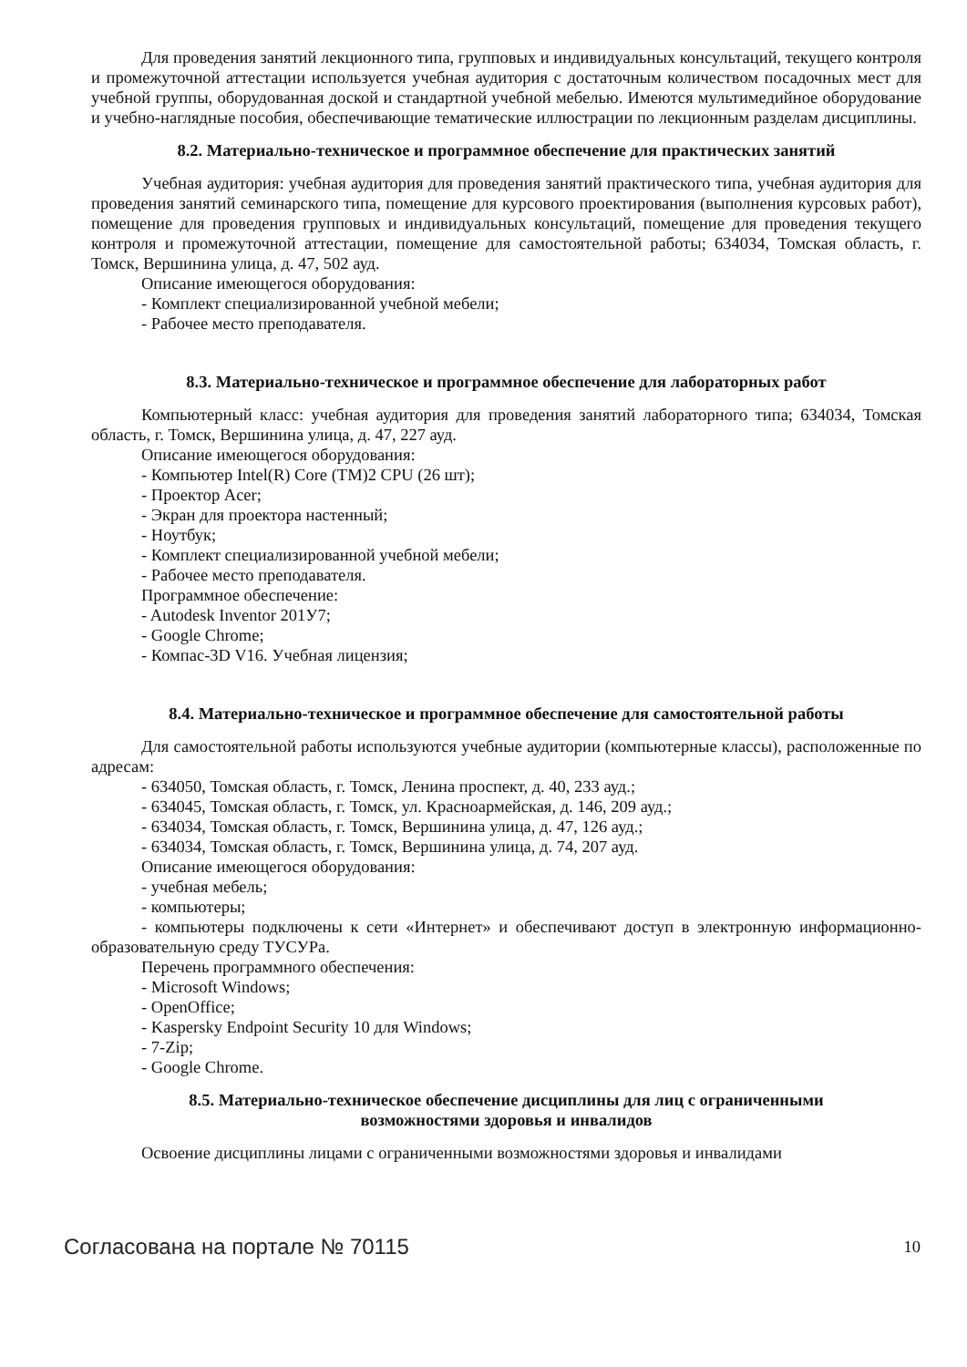Для проведения занятий лекционного типа, групповых и индивидуальных консультаций, текущего контроля и промежуточной аттестации используется учебная аудитория с достаточным количеством посадочных мест для учебной группы, оборудованная доской и стандартной учебной мебелью. Имеются мультимедийное оборудование и учебно-наглядные пособия, обеспечивающие тематические иллюстрации по лекционным разделам дисциплины.
8.2. Материально-техническое и программное обеспечение для практических занятий
Учебная аудитория: учебная аудитория для проведения занятий практического типа, учебная аудитория для проведения занятий семинарского типа, помещение для курсового проектирования (выполнения курсовых работ), помещение для проведения групповых и индивидуальных консультаций, помещение для проведения текущего контроля и промежуточной аттестации, помещение для самостоятельной работы; 634034, Томская область, г. Томск, Вершинина улица, д. 47, 502 ауд.
Описание имеющегося оборудования:
- Комплект специализированной учебной мебели;
- Рабочее место преподавателя.
8.3. Материально-техническое и программное обеспечение для лабораторных работ
Компьютерный класс: учебная аудитория для проведения занятий лабораторного типа; 634034, Томская область, г. Томск, Вершинина улица, д. 47, 227 ауд.
Описание имеющегося оборудования:
- Компьютер Intel(R) Core (TM)2 CPU (26 шт);
- Проектор Acer;
- Экран для проектора настенный;
- Ноутбук;
- Комплект специализированной учебной мебели;
- Рабочее место преподавателя.
Программное обеспечение:
- Autodesk Inventor 201У7;
- Google Chrome;
- Компас-3D V16. Учебная лицензия;
8.4. Материально-техническое и программное обеспечение для самостоятельной работы
Для самостоятельной работы используются учебные аудитории (компьютерные классы), расположенные по адресам:
- 634050, Томская область, г. Томск, Ленина проспект, д. 40, 233 ауд.;
- 634045, Томская область, г. Томск, ул. Красноармейская, д. 146, 209 ауд.;
- 634034, Томская область, г. Томск, Вершинина улица, д. 47, 126 ауд.;
- 634034, Томская область, г. Томск, Вершинина улица, д. 74, 207 ауд.
Описание имеющегося оборудования:
- учебная мебель;
- компьютеры;
- компьютеры подключены к сети «Интернет» и обеспечивают доступ в электронную информационно-образовательную среду ТУСУРа.
Перечень программного обеспечения:
- Microsoft Windows;
- OpenOffice;
- Kaspersky Endpoint Security 10 для Windows;
- 7-Zip;
- Google Chrome.
8.5. Материально-техническое обеспечение дисциплины для лиц с ограниченными
возможностями здоровья и инвалидов
Освоение дисциплины лицами с ограниченными возможностями здоровья и инвалидами
Согласована на портале № 70115 10